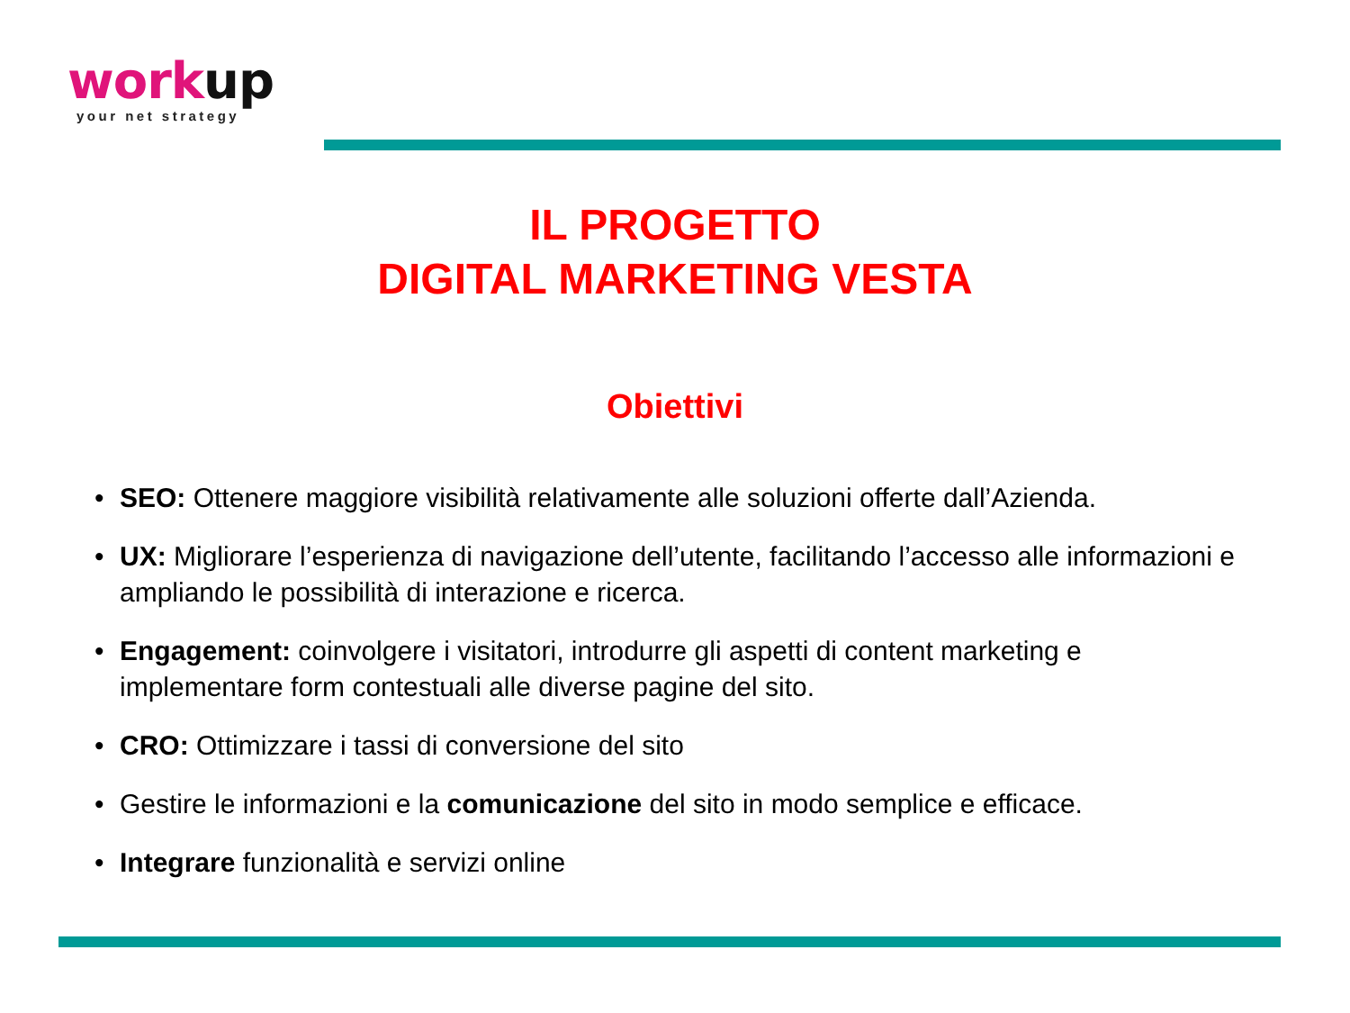work up
your net strategy
IL PROGETTO
DIGITAL MARKETING VESTA
Obiettivi
• SEO: Ottenere maggiore visibilità relativamente alle soluzioni offerte dall’Azienda.
• UX: Migliorare l’esperienza di navigazione dell’utente, facilitando l’accesso alle informazioni e ampliando le possibilità di interazione e ricerca.
• Engagement: coinvolgere i visitatori, introdurre gli aspetti di content marketing e implementare form contestuali alle diverse pagine del sito.
• CRO: Ottimizzare i tassi di conversione del sito
• Gestire le informazioni e la comunicazione del sito in modo semplice e efficace.
• Integrare funzionalità e servizi online